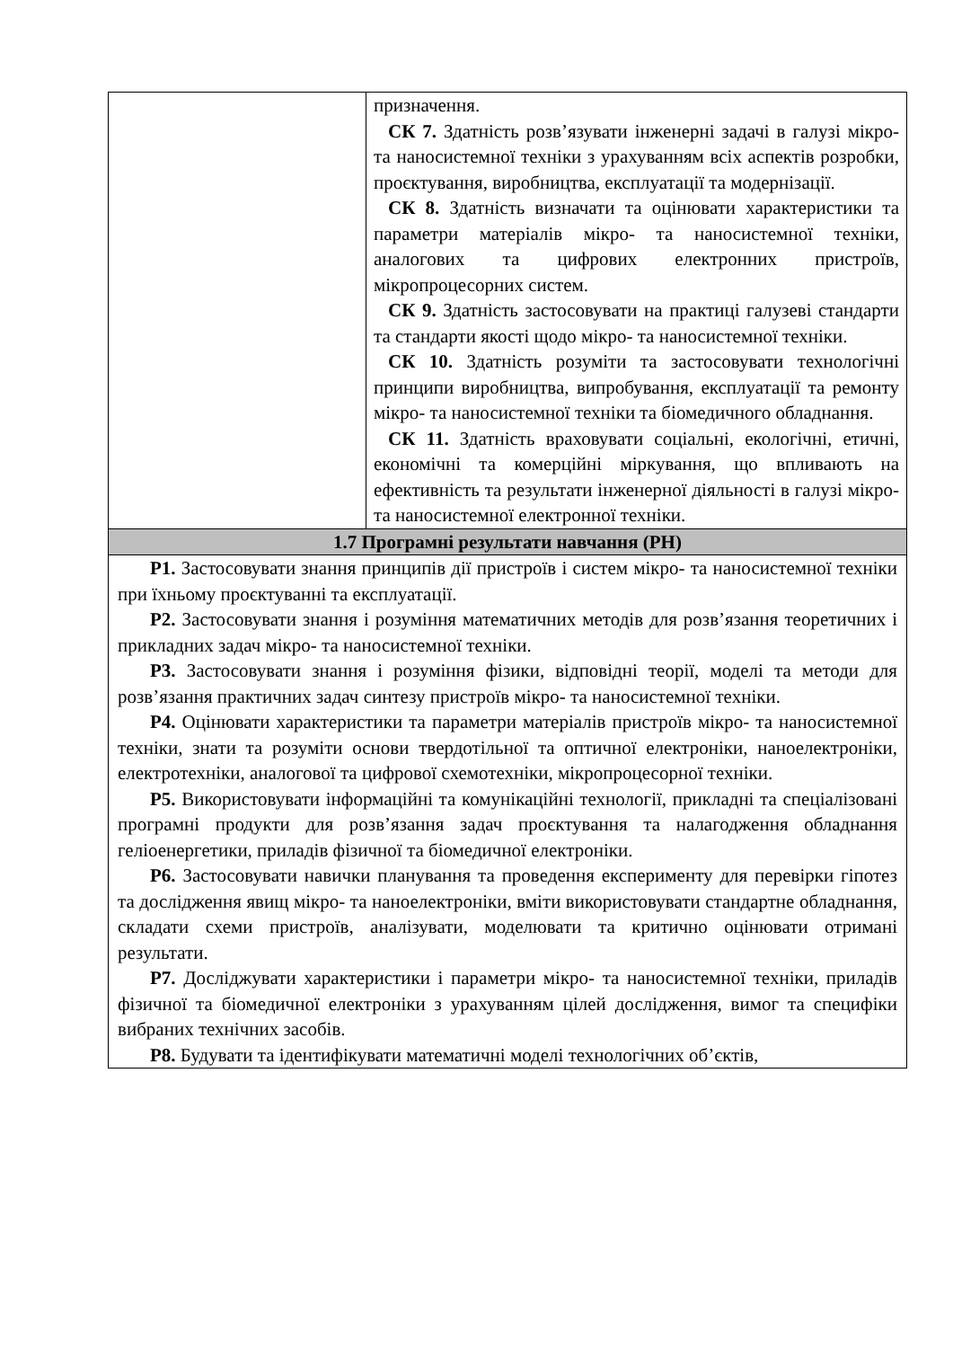| | призначення. СК 7. Здатність розв’язувати інженерні задачі в галузі мікро- та наносистемної техніки з урахуванням всіх аспектів розробки, проєктування, виробництва, експлуатації та модернізації. СК 8. Здатність визначати та оцінювати характеристики та параметри матеріалів мікро- та наносистемної техніки, аналогових та цифрових електронних пристроїв, мікропроцесорних систем. СК 9. Здатність застосовувати на практиці галузеві стандарти та стандарти якості щодо мікро- та наносистемної техніки. СК 10. Здатність розуміти та застосовувати технологічні принципи виробництва, випробування, експлуатації та ремонту мікро- та наносистемної техніки та біомедичного обладнання. СК 11. Здатність враховувати соціальні, екологічні, етичні, економічні та комерційні міркування, що впливають на ефективність та результати інженерної діяльності в галузі мікро- та наносистемної електронної техніки. |
| 1.7 Програмні результати навчання (РН) | |
| Р1. Застосовувати знання принципів дії пристроїв і систем мікро- та наносистемної техніки при їхньому проєктуванні та експлуатації. Р2. Застосовувати знання і розуміння математичних методів для розв’язання теоретичних і прикладних задач мікро- та наносистемної техніки. Р3. Застосовувати знання і розуміння фізики, відповідні теорії, моделі та методи для розв’язання практичних задач синтезу пристроїв мікро- та наносистемної техніки. Р4. Оцінювати характеристики та параметри матеріалів пристроїв мікро- та наносистемної техніки, знати та розуміти основи твердотільної та оптичної електроніки, наноелектроніки, електротехніки, аналогової та цифрової схемотехніки, мікропроцесорної техніки. Р5. Використовувати інформаційні та комунікаційні технології, прикладні та спеціалізовані програмні продукти для розв’язання задач проєктування та налагодження обладнання геліоенергетики, приладів фізичної та біомедичної електроніки. Р6. Застосовувати навички планування та проведення експерименту для перевірки гіпотез та дослідження явищ мікро- та наноелектроніки, вміти використовувати стандартне обладнання, складати схеми пристроїв, аналізувати, моделювати та критично оцінювати отримані результати. Р7. Досліджувати характеристики і параметри мікро- та наносистемної техніки, приладів фізичної та біомедичної електроніки з урахуванням цілей дослідження, вимог та специфіки вибраних технічних засобів. Р8. Будувати та ідентифікувати математичні моделі технологічних об’єктів, | |